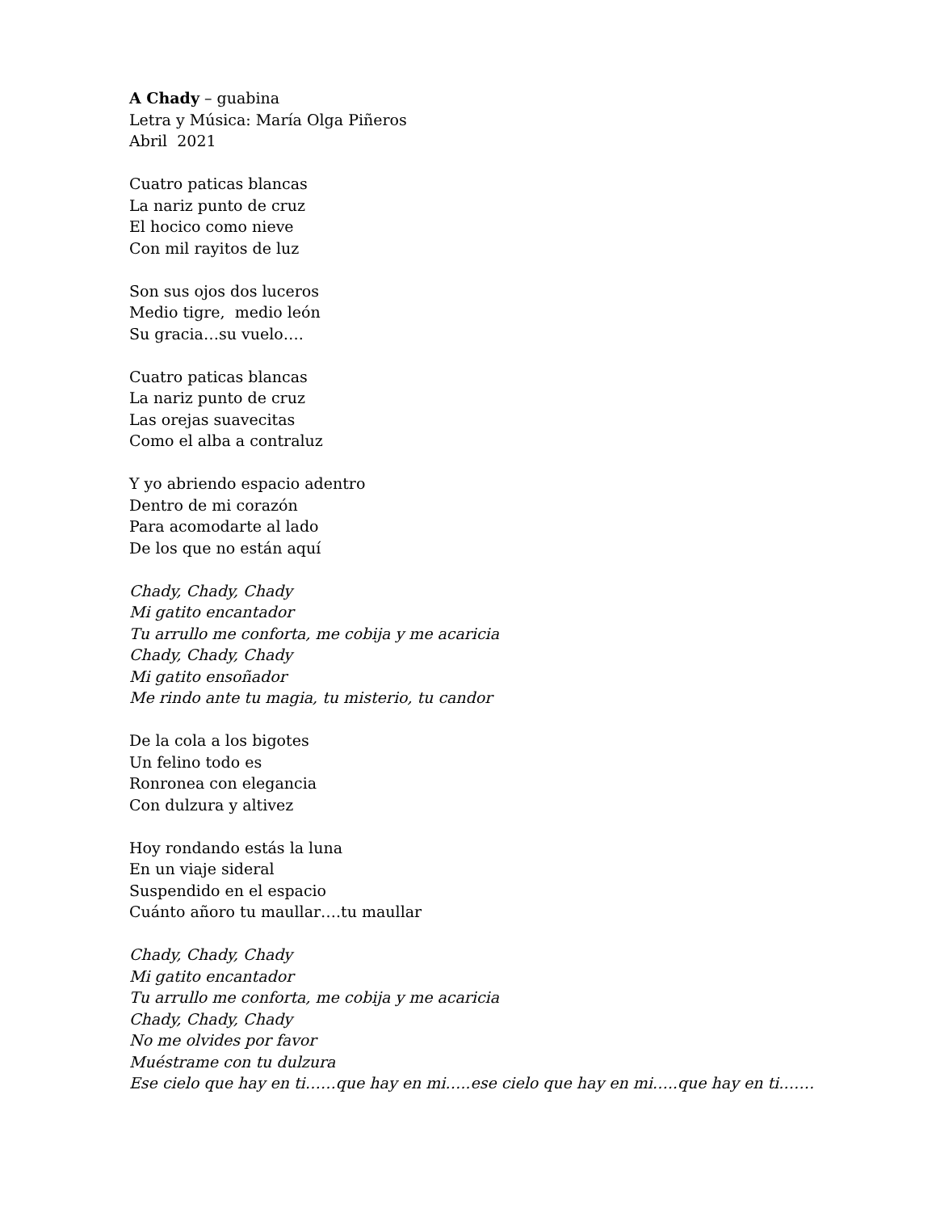A Chady – guabina
Letra y Música: María Olga Piñeros
Abril 2021
Cuatro paticas blancas
La nariz punto de cruz
El hocico como nieve
Con mil rayitos de luz
Son sus ojos dos luceros
Medio tigre, medio león
Su gracia…su vuelo….
Cuatro paticas blancas
La nariz punto de cruz
Las orejas suavecitas
Como el alba a contraluz
Y yo abriendo espacio adentro
Dentro de mi corazón
Para acomodarte al lado
De los que no están aquí
Chady, Chady, Chady
Mi gatito encantador
Tu arrullo me conforta, me cobija y me acaricia
Chady, Chady, Chady
Mi gatito ensoñador
Me rindo ante tu magia, tu misterio, tu candor
De la cola a los bigotes
Un felino todo es
Ronronea con elegancia
Con dulzura y altivez
Hoy rondando estás la luna
En un viaje sideral
Suspendido en el espacio
Cuánto añoro tu maullar….tu maullar
Chady, Chady, Chady
Mi gatito encantador
Tu arrullo me conforta, me cobija y me acaricia
Chady, Chady, Chady
No me olvides por favor
Muéstrame con tu dulzura
Ese cielo que hay en ti……que hay en mi…..ese cielo que hay en mi…..que hay en ti.……